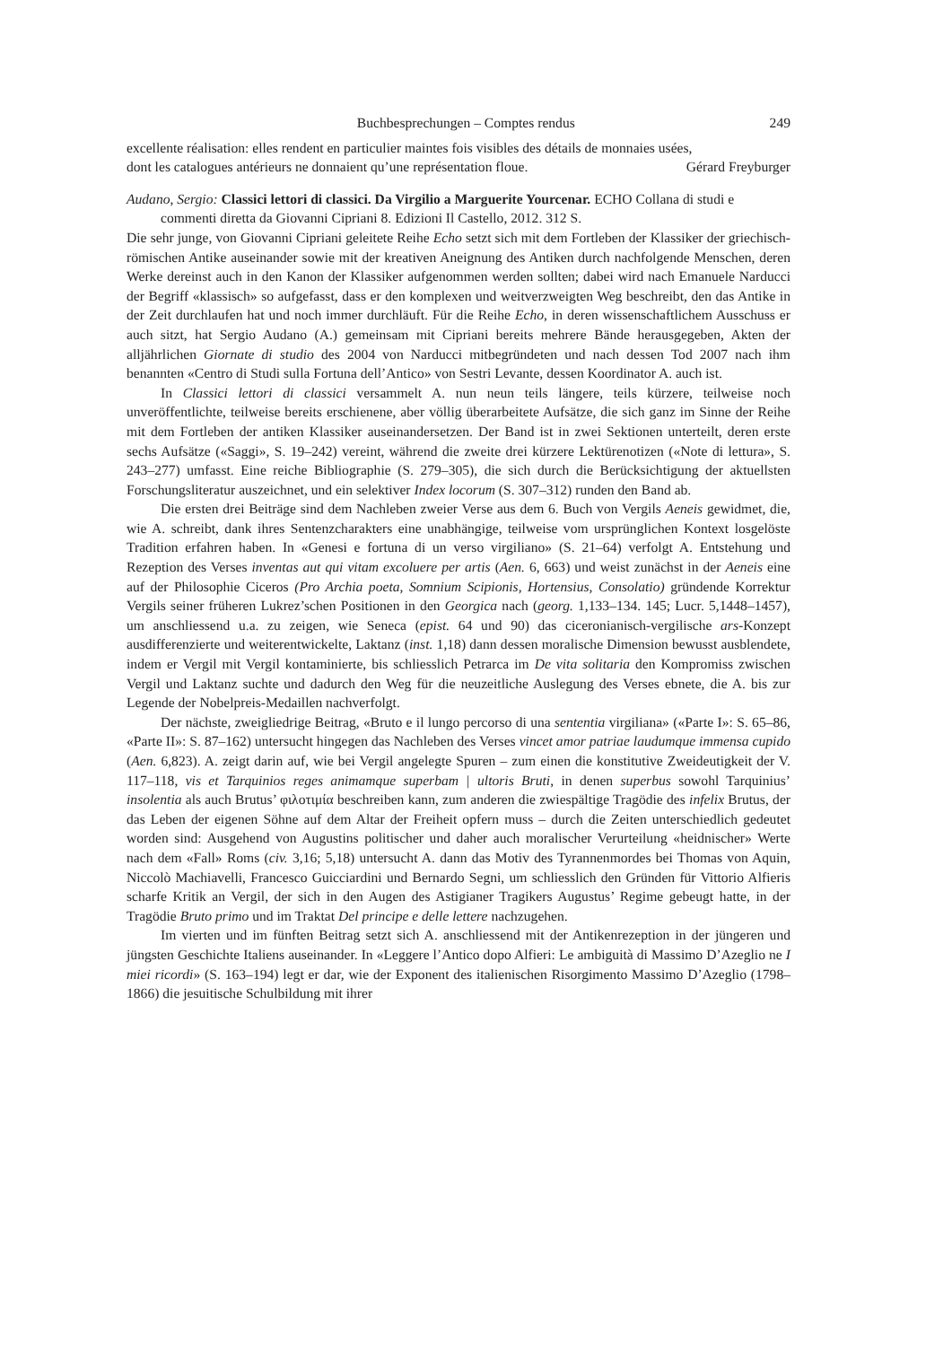Buchbesprechungen – Comptes rendus 249
excellente réalisation: elles rendent en particulier maintes fois visibles des détails de monnaies usées,
dont les catalogues antérieurs ne donnaient qu’une représentation floue. Gérard Freyburger
Audano, Sergio: Classici lettori di classici. Da Virgilio a Marguerite Yourcenar. ECHO Collana di studi e commenti diretta da Giovanni Cipriani 8. Edizioni Il Castello, 2012. 312 S.
Die sehr junge, von Giovanni Cipriani geleitete Reihe Echo setzt sich mit dem Fortleben der Klassiker der griechisch-römischen Antike auseinander sowie mit der kreativen Aneignung des Antiken durch nachfolgende Menschen, deren Werke dereinst auch in den Kanon der Klassiker aufgenommen werden sollten; dabei wird nach Emanuele Narducci der Begriff «klassisch» so aufgefasst, dass er den komplexen und weitverzweigten Weg beschreibt, den das Antike in der Zeit durchlaufen hat und noch immer durchläuft. Für die Reihe Echo, in deren wissenschaftlichem Ausschuss er auch sitzt, hat Sergio Audano (A.) gemeinsam mit Cipriani bereits mehrere Bände herausgegeben, Akten der alljährlichen Giornate di studio des 2004 von Narducci mitbegründeten und nach dessen Tod 2007 nach ihm benannten «Centro di Studi sulla Fortuna dell’Antico» von Sestri Levante, dessen Koordinator A. auch ist.
In Classici lettori di classici versammelt A. nun neun teils längere, teils kürzere, teilweise noch unveröffentlichte, teilweise bereits erschienene, aber völlig überarbeitete Aufsätze, die sich ganz im Sinne der Reihe mit dem Fortleben der antiken Klassiker auseinandersetzen. Der Band ist in zwei Sektionen unterteilt, deren erste sechs Aufsätze («Saggi», S. 19–242) vereint, während die zweite drei kürzere Lektürenotizen («Note di lettura», S. 243–277) umfasst. Eine reiche Bibliographie (S. 279–305), die sich durch die Berücksichtigung der aktuellsten Forschungsliteratur auszeichnet, und ein selektiver Index locorum (S. 307–312) runden den Band ab.
Die ersten drei Beiträge sind dem Nachleben zweier Verse aus dem 6. Buch von Vergils Aeneis gewidmet, die, wie A. schreibt, dank ihres Sentenzcharakters eine unabhängige, teilweise vom ursprünglichen Kontext losgelöste Tradition erfahren haben. In «Genesi e fortuna di un verso virgiliano» (S. 21–64) verfolgt A. Entstehung und Rezeption des Verses inventas aut qui vitam excoluere per artis (Aen. 6, 663) und weist zunächst in der Aeneis eine auf der Philosophie Ciceros (Pro Archia poeta, Somnium Scipionis, Hortensius, Consolatio) gründende Korrektur Vergils seiner früheren Lukrez’schen Positionen in den Georgica nach (georg. 1,133–134. 145; Lucr. 5,1448–1457), um anschliessend u.a. zu zeigen, wie Seneca (epist. 64 und 90) das ciceronianisch-vergilische ars-Konzept ausdifferenzierte und weiterentwickelte, Laktanz (inst. 1,18) dann dessen moralische Dimension bewusst ausblendete, indem er Vergil mit Vergil kontaminierte, bis schliesslich Petrarca im De vita solitaria den Kompromiss zwischen Vergil und Laktanz suchte und dadurch den Weg für die neuzeitliche Auslegung des Verses ebnete, die A. bis zur Legende der Nobelpreis-Medaillen nachverfolgt.
Der nächste, zweigliedrige Beitrag, «Bruto e il lungo percorso di una sententia virgiliana» («Parte I»: S. 65–86, «Parte II»: S. 87–162) untersucht hingegen das Nachleben des Verses vincet amor patriae laudumque immensa cupido (Aen. 6,823). A. zeigt darin auf, wie bei Vergil angelegte Spuren – zum einen die konstitutive Zweideutigkeit der V. 117–118, vis et Tarquinios reges animamque superbam | ultoris Bruti, in denen superbus sowohl Tarquinius’ insolentia als auch Brutus’ φιλοτιμία beschreiben kann, zum anderen die zwiespältige Tragödie des infelix Brutus, der das Leben der eigenen Söhne auf dem Altar der Freiheit opfern muss – durch die Zeiten unterschiedlich gedeutet worden sind: Ausgehend von Augustins politischer und daher auch moralischer Verurteilung «heidnischer» Werte nach dem «Fall» Roms (civ. 3,16; 5,18) untersucht A. dann das Motiv des Tyrannenmordes bei Thomas von Aquin, Niccolò Machiavelli, Francesco Guicciardini und Bernardo Segni, um schliesslich den Gründen für Vittorio Alfieris scharfe Kritik an Vergil, der sich in den Augen des Astigianer Tragikers Augustus’ Regime gebeugt hatte, in der Tragödie Bruto primo und im Traktat Del principe e delle lettere nachzugehen.
Im vierten und im fünften Beitrag setzt sich A. anschliessend mit der Antikenrezeption in der jüngeren und jüngsten Geschichte Italiens auseinander. In «Leggere l’Antico dopo Alfieri: Le ambiguità di Massimo D’Azeglio ne I miei ricordi» (S. 163–194) legt er dar, wie der Exponent des italienischen Risorgimento Massimo D’Azeglio (1798–1866) die jesuitische Schulbildung mit ihrer